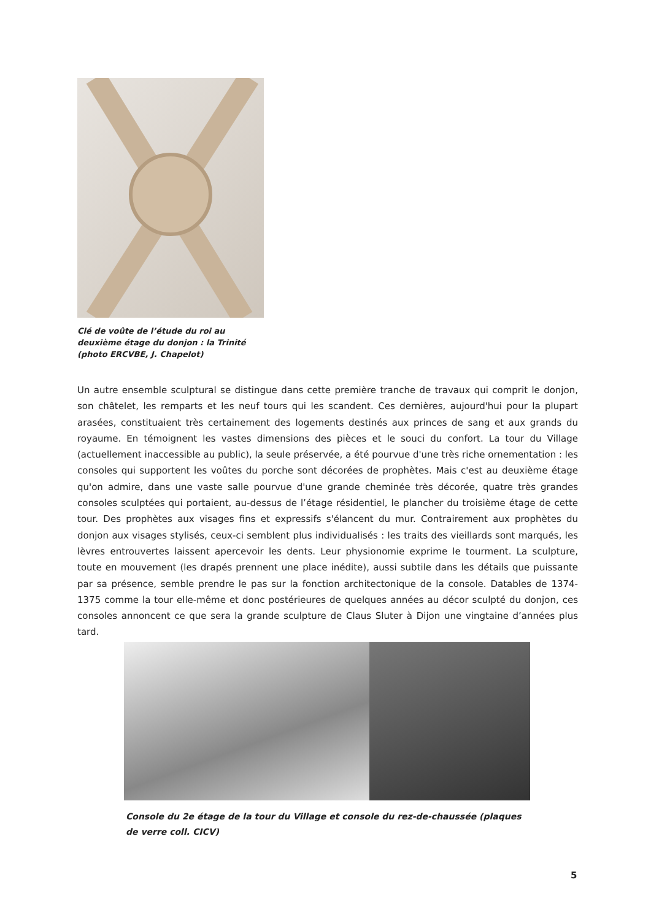Clé de voûte de l’étude du roi au deuxième étage du donjon : la Trinité (photo ERCVBE, J. Chapelot)
Un autre ensemble sculptural se distingue dans cette première tranche de travaux qui comprit le donjon, son châtelet, les remparts et les neuf tours qui les scandent. Ces dernières, aujourd'hui pour la plupart arasées, constituaient très certainement des logements destinés aux princes de sang et aux grands du royaume. En témoignent les vastes dimensions des pièces et le souci du confort. La tour du Village (actuellement inaccessible au public), la seule préservée, a été pourvue d'une très riche ornementation : les consoles qui supportent les voûtes du porche sont décorées de prophètes. Mais c'est au deuxième étage qu'on admire, dans une vaste salle pourvue d'une grande cheminée très décorée, quatre très grandes consoles sculptées qui portaient, au-dessus de l’étage résidentiel, le plancher du troisième étage de cette tour. Des prophètes aux visages fins et expressifs s'élancent du mur. Contrairement aux prophètes du donjon aux visages stylisés, ceux-ci semblent plus individualisés : les traits des vieillards sont marqués, les lèvres entrouvertes laissent apercevoir les dents. Leur physionomie exprime le tourment. La sculpture, toute en mouvement (les drapés prennent une place inédite), aussi subtile dans les détails que puissante par sa présence, semble prendre le pas sur la fonction architectonique de la console. Datables de 1374-1375 comme la tour elle-même et donc postérieures de quelques années au décor sculpté du donjon, ces consoles annoncent ce que sera la grande sculpture de Claus Sluter à Dijon une vingtaine d’années plus tard.
Console du 2e étage de la tour du Village et console du rez-de-chaussée (plaques de verre coll. CICV)
5